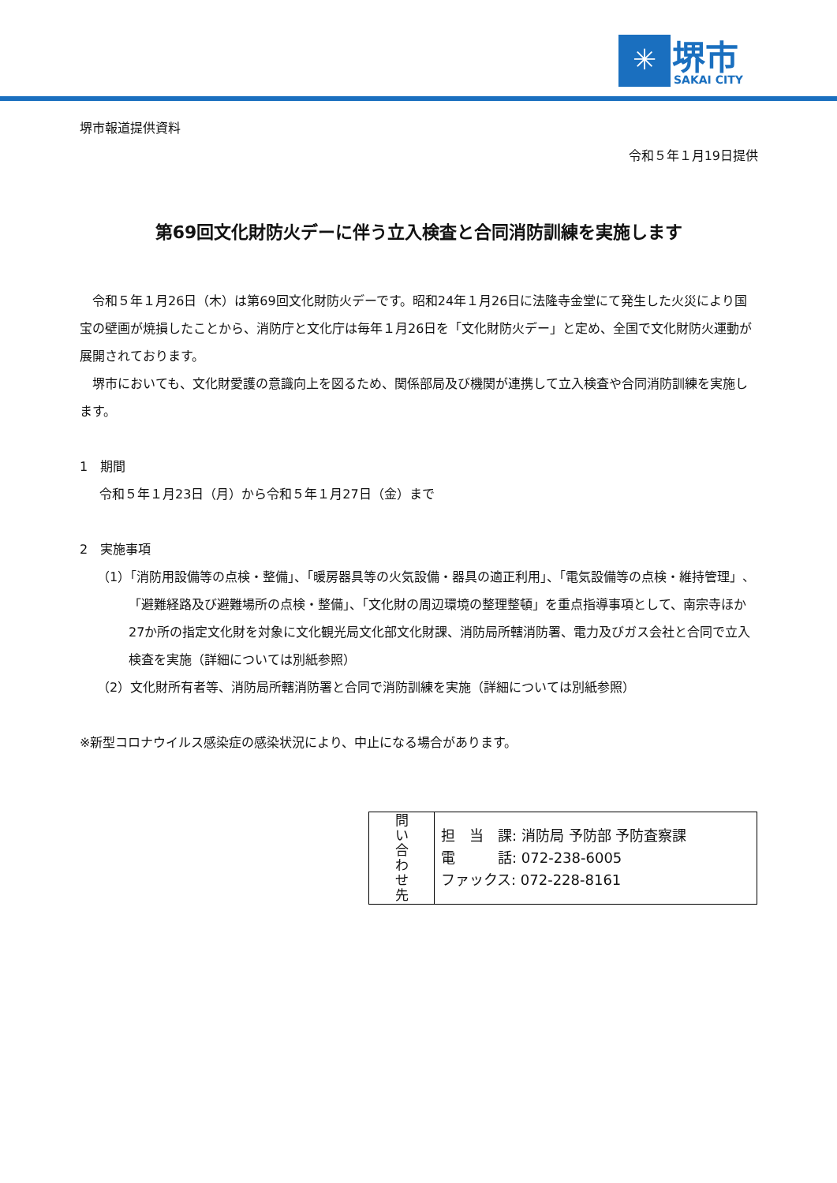✳
堺市
SAKAI CITY
堺市報道提供資料
令和５年１月19日提供
第69回文化財防火デーに伴う立入検査と合同消防訓練を実施します
　令和５年１月26日（木）は第69回文化財防火デーです。昭和24年１月26日に法隆寺金堂にて発生した火災により国宝の壁画が焼損したことから、消防庁と文化庁は毎年１月26日を「文化財防火デー」と定め、全国で文化財防火運動が展開されております。
　堺市においても、文化財愛護の意識向上を図るため、関係部局及び機関が連携して立入検査や合同消防訓練を実施します。
1　期間
令和５年１月23日（月）から令和５年１月27日（金）まで
2　実施事項
（1）「消防用設備等の点検・整備」、「暖房器具等の火気設備・器具の適正利用」、「電気設備等の点検・維持管理」、「避難経路及び避難場所の点検・整備」、「文化財の周辺環境の整理整頓」を重点指導事項として、南宗寺ほか27か所の指定文化財を対象に文化観光局文化部文化財課、消防局所轄消防署、電力及びガス会社と合同で立入検査を実施（詳細については別紙参照）
（2）文化財所有者等、消防局所轄消防署と合同で消防訓練を実施（詳細については別紙参照）
※新型コロナウイルス感染症の感染状況により、中止になる場合があります。
| 問 い 合 わ せ 先 | 担 当 課: 消防局 予防部 予防査察課 電 話: 072-238-6005 ファックス: 072-228-8161 |